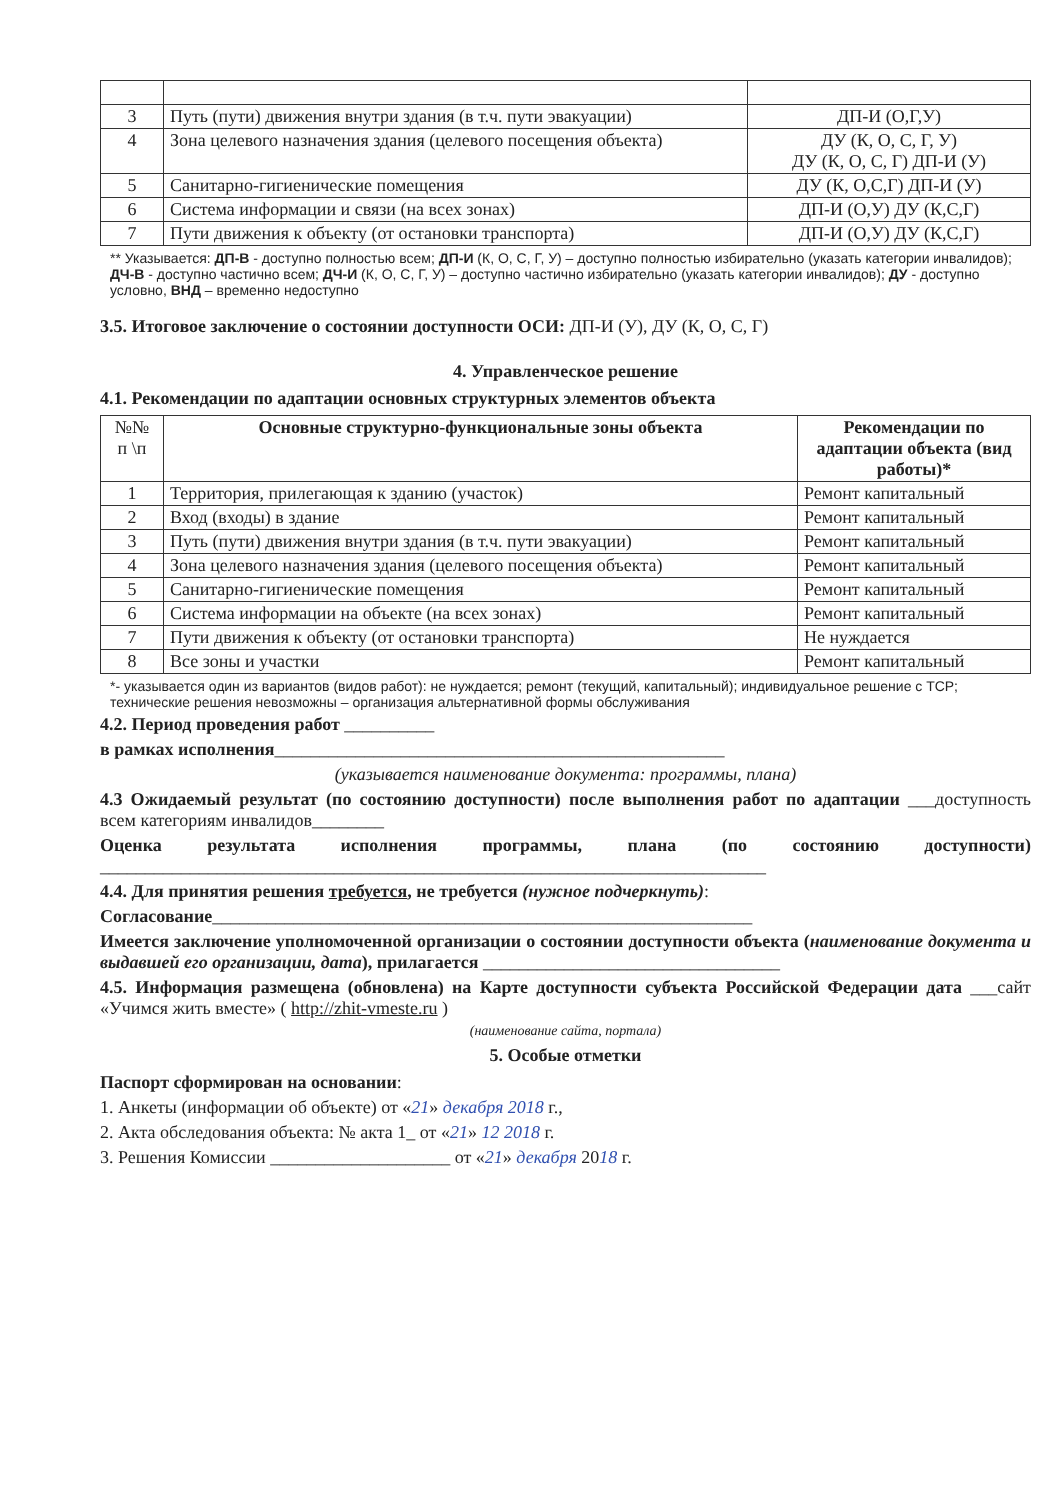| 3 | Путь (пути) движения внутри здания (в т.ч. пути эвакуации) | ДП-И (О,Г,У) |
| 4 | Зона целевого назначения здания (целевого посещения объекта) | ДУ (К, О, С, Г, У) ДУ (К, О, С, Г) ДП-И (У) |
| 5 | Санитарно-гигиенические помещения | ДУ (К, О,С,Г) ДП-И (У) |
| 6 | Система информации и связи (на всех зонах) | ДП-И (О,У) ДУ (К,С,Г) |
| 7 | Пути движения к объекту (от остановки транспорта) | ДП-И (О,У) ДУ (К,С,Г) |
** Указывается: ДП-В - доступно полностью всем; ДП-И (К, О, С, Г, У) – доступно полностью избирательно (указать категории инвалидов); ДЧ-В - доступно частично всем; ДЧ-И (К, О, С, Г, У) – доступно частично избирательно (указать категории инвалидов); ДУ - доступно условно, ВНД – временно недоступно
3.5. Итоговое заключение о состоянии доступности ОСИ: ДП-И (У), ДУ (К, О, С, Г)
4. Управленческое решение
4.1. Рекомендации по адаптации основных структурных элементов объекта
| №№ п \п | Основные структурно-функциональные зоны объекта | Рекомендации по адаптации объекта (вид работы)* |
| --- | --- | --- |
| 1 | Территория, прилегающая к зданию (участок) | Ремонт капитальный |
| 2 | Вход (входы) в здание | Ремонт капитальный |
| 3 | Путь (пути) движения внутри здания (в т.ч. пути эвакуации) | Ремонт капитальный |
| 4 | Зона целевого назначения здания (целевого посещения объекта) | Ремонт капитальный |
| 5 | Санитарно-гигиенические помещения | Ремонт капитальный |
| 6 | Система информации на объекте (на всех зонах) | Ремонт капитальный |
| 7 | Пути движения к объекту (от остановки транспорта) | Не нуждается |
| 8 | Все зоны и участки | Ремонт капитальный |
*- указывается один из вариантов (видов работ): не нуждается; ремонт (текущий, капитальный); индивидуальное решение с ТСР; технические решения невозможны – организация альтернативной формы обслуживания
4.2. Период проведения работ __________
в рамках исполнения__________________________________________________
(указывается наименование документа: программы, плана)
4.3 Ожидаемый результат (по состоянию доступности) после выполнения работ по адаптации ___доступность всем категориям инвалидов________
Оценка результата исполнения программы, плана (по состоянию доступности) __________________________________________________________________________
4.4. Для принятия решения требуется, не требуется (нужное подчеркнуть):
Согласование____________________________________________________________
Имеется заключение уполномоченной организации о состоянии доступности объекта (наименование документа и выдавшей его организации, дата), прилагается _________________________________
4.5. Информация размещена (обновлена) на Карте доступности субъекта Российской Федерации дата ___сайт «Учимся жить вместе» ( http://zhit-vmeste.ru )
(наименование сайта, портала)
5. Особые отметки
Паспорт сформирован на основании:
1. Анкеты (информации об объекте) от «21» декабря 2018 г.,
2. Акта обследования объекта: № акта 1_ от «21» 12 2018 г.
3. Решения Комиссии ____________________ от «21» декабря 2018 г.